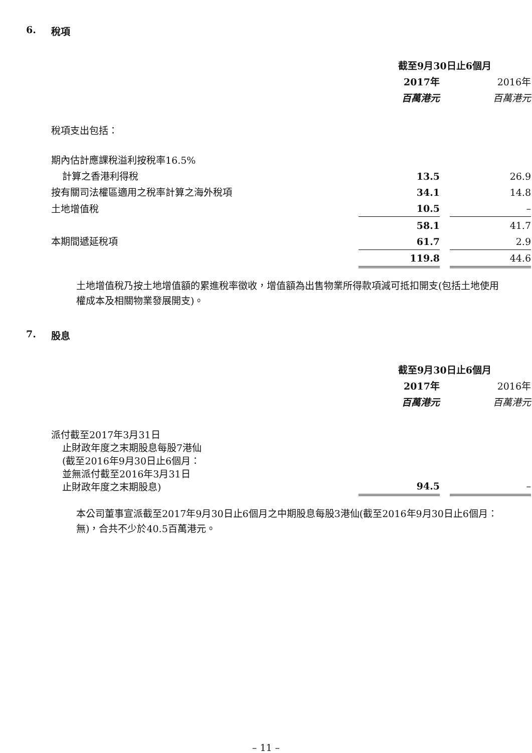6. 稅項
| | 截至9月30日止6個月 | | |
| | 2017年 | | 2016年 |
| | 百萬港元 | | 百萬港元 |
| 稅項支出包括： | | | |
| 期內估計應課稅溢利按稅率16.5% | | | |
| 計算之香港利得稅 | 13.5 | | 26.9 |
| 按有關司法權區適用之稅率計算之海外稅項 | 34.1 | | 14.8 |
| 土地增值稅 | 10.5 | | – |
| | 58.1 | | 41.7 |
| 本期間遞延稅項 | 61.7 | | 2.9 |
| | 119.8 | | 44.6 |
土地增值稅乃按土地增值額的累進稅率徵收，增值額為出售物業所得款項減可抵扣開支(包括土地使用權成本及相關物業發展開支)。
7. 股息
| | 截至9月30日止6個月 | | |
| | 2017年 | | 2016年 |
| | 百萬港元 | | 百萬港元 |
| 派付截至2017年3月31日 止財政年度之末期股息每股7港仙 (截至2016年9月30日止6個月： 並無派付截至2016年3月31日 止財政年度之末期股息) | 94.5 | | – |
本公司董事宣派截至2017年9月30日止6個月之中期股息每股3港仙(截至2016年9月30日止6個月：無)，合共不少於40.5百萬港元。
– 11 –